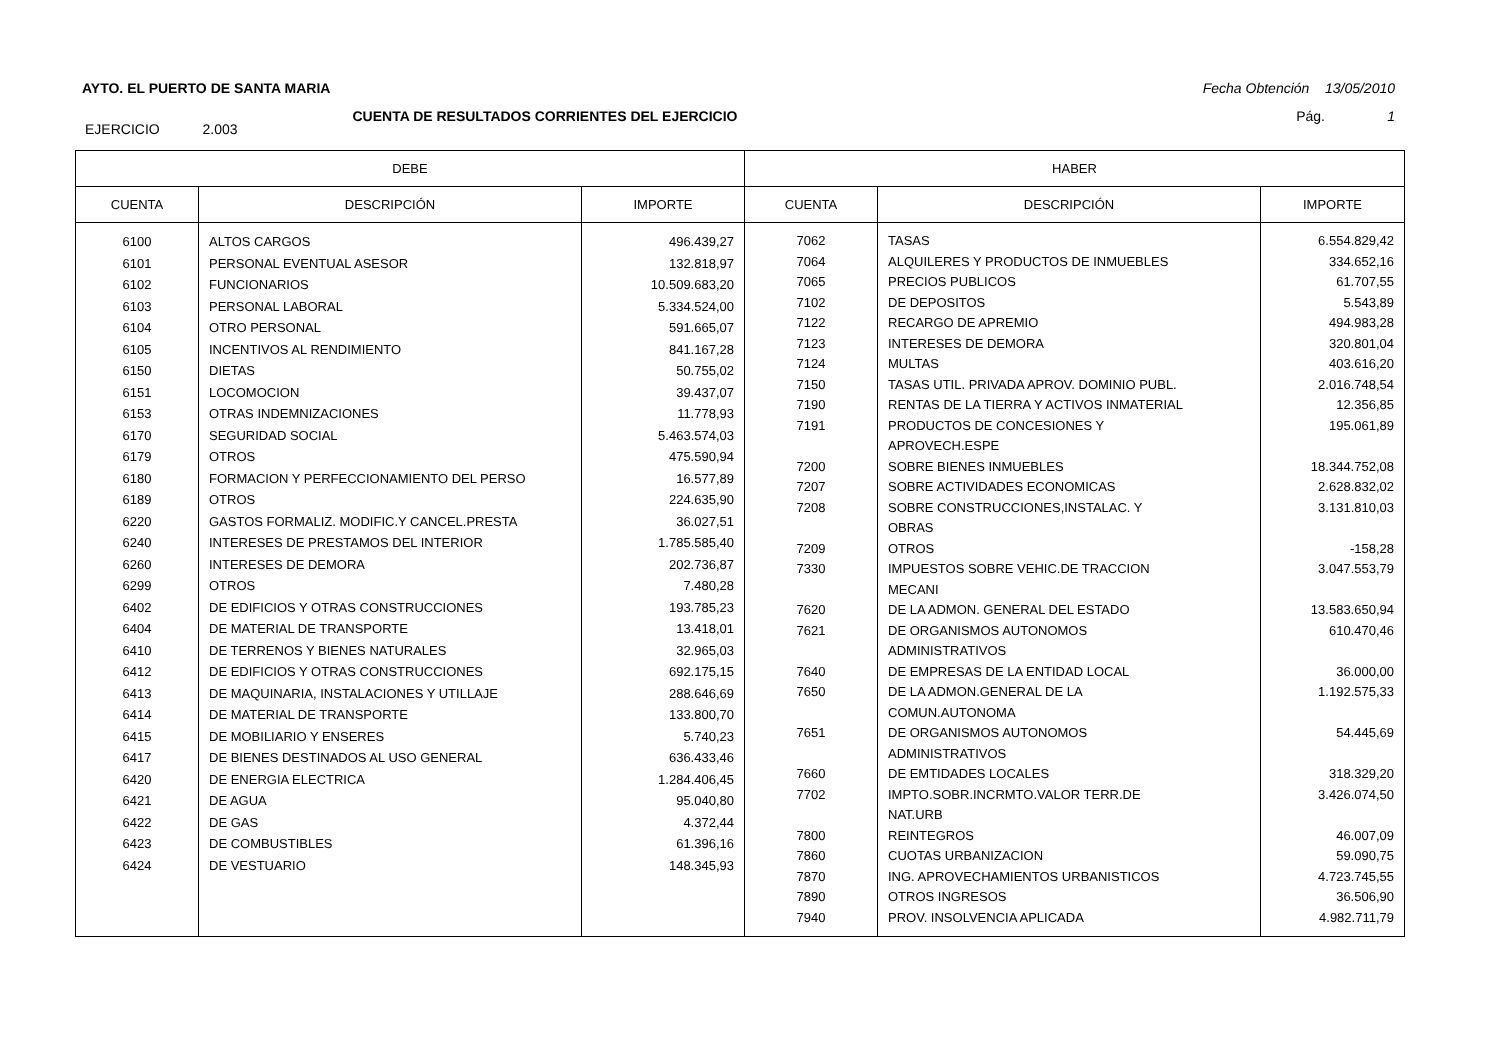AYTO. EL PUERTO DE SANTA MARIA Fecha Obtención 13/05/2010
CUENTA DE RESULTADOS CORRIENTES DEL EJERCICIO Pág. 1
EJERCICIO 2.003
| DEBE | | | HABER | | |
| --- | --- | --- | --- | --- | --- |
| CUENTA | DESCRIPCIÓN | IMPORTE | CUENTA | DESCRIPCIÓN | IMPORTE |
| 6100 6101 6102 6103 6104 6105 6150 6151 6153 6170 6179 6180 6189 6220 6240 6260 6299 6402 6404 6410 6412 6413 6414 6415 6417 6420 6421 6422 6423 6424 | ALTOS CARGOS PERSONAL EVENTUAL ASESOR FUNCIONARIOS PERSONAL LABORAL OTRO PERSONAL INCENTIVOS AL RENDIMIENTO DIETAS LOCOMOCION OTRAS INDEMNIZACIONES SEGURIDAD SOCIAL OTROS FORMACION Y PERFECCIONAMIENTO DEL PERSO OTROS GASTOS FORMALIZ. MODIFIC.Y CANCEL.PRESTA INTERESES DE PRESTAMOS DEL INTERIOR INTERESES DE DEMORA OTROS DE EDIFICIOS Y OTRAS CONSTRUCCIONES DE MATERIAL DE TRANSPORTE DE TERRENOS Y BIENES NATURALES DE EDIFICIOS Y OTRAS CONSTRUCCIONES DE MAQUINARIA, INSTALACIONES Y UTILLAJE DE MATERIAL DE TRANSPORTE DE MOBILIARIO Y ENSERES DE BIENES DESTINADOS AL USO GENERAL DE ENERGIA ELECTRICA DE AGUA DE GAS DE COMBUSTIBLES DE VESTUARIO | 496.439,27 132.818,97 10.509.683,20 5.334.524,00 591.665,07 841.167,28 50.755,02 39.437,07 11.778,93 5.463.574,03 475.590,94 16.577,89 224.635,90 36.027,51 1.785.585,40 202.736,87 7.480,28 193.785,23 13.418,01 32.965,03 692.175,15 288.646,69 133.800,70 5.740,23 636.433,46 1.284.406,45 95.040,80 4.372,44 61.396,16 148.345,93 | 7062 7064 7065 7102 7122 7123 7124 7150 7190 7191 7200 7207 7208 7209 7330 7620 7621 7640 7650 7651 7660 7702 7800 7860 7870 7890 7940 | TASAS ALQUILERES Y PRODUCTOS DE INMUEBLES PRECIOS PUBLICOS DE DEPOSITOS RECARGO DE APREMIO INTERESES DE DEMORA MULTAS TASAS UTIL. PRIVADA APROV. DOMINIO PUBL. RENTAS DE LA TIERRA Y ACTIVOS INMATERIAL PRODUCTOS DE CONCESIONES Y APROVECH.ESPE SOBRE BIENES INMUEBLES SOBRE ACTIVIDADES ECONOMICAS SOBRE CONSTRUCCIONES,INSTALAC. Y OBRAS OTROS IMPUESTOS SOBRE VEHIC.DE TRACCION MECANI DE LA ADMON. GENERAL DEL ESTADO DE ORGANISMOS AUTONOMOS ADMINISTRATIVOS DE EMPRESAS DE LA ENTIDAD LOCAL DE LA ADMON.GENERAL DE LA COMUN.AUTONOMA DE ORGANISMOS AUTONOMOS ADMINISTRATIVOS DE EMTIDADES LOCALES IMPTO.SOBR.INCRMTO.VALOR TERR.DE NAT.URB REINTEGROS CUOTAS URBANIZACION ING. APROVECHAMIENTOS URBANISTICOS OTROS INGRESOS PROV. INSOLVENCIA APLICADA | 6.554.829,42 334.652,16 61.707,55 5.543,89 494.983,28 320.801,04 403.616,20 2.016.748,54 12.356,85 195.061,89 18.344.752,08 2.628.832,02 3.131.810,03 -158,28 3.047.553,79 13.583.650,94 610.470,46 36.000,00 1.192.575,33 54.445,69 318.329,20 3.426.074,50 46.007,09 59.090,75 4.723.745,55 36.506,90 4.982.711,79 |